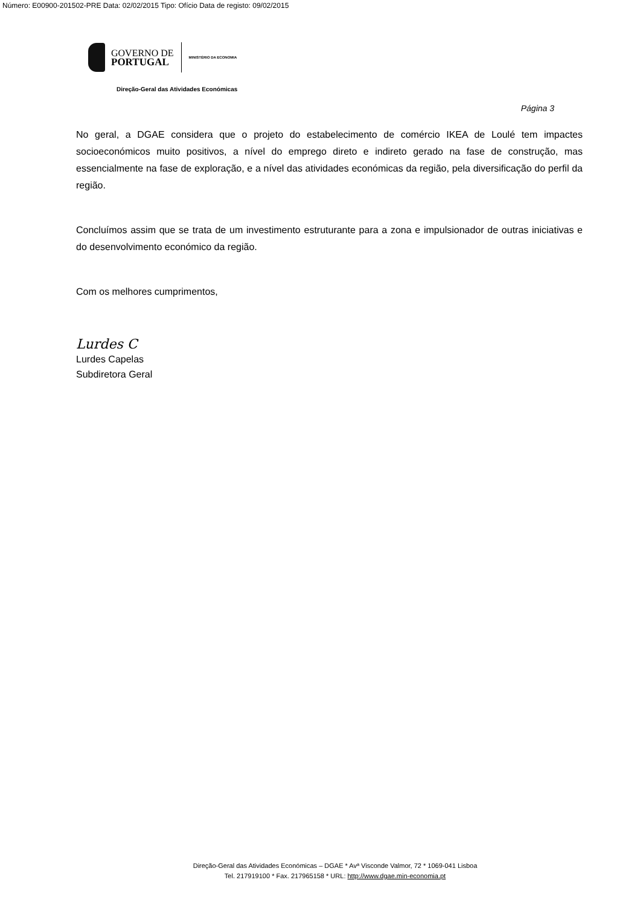Número: E00900-201502-PRE Data: 02/02/2015 Tipo: Ofício Data de registo: 09/02/2015
GOVERNO DE
PORTUGAL
MINISTÉRIO DA ECONOMIA
Direção-Geral das Atividades Económicas
Página 3
No geral, a DGAE considera que o projeto do estabelecimento de comércio IKEA de Loulé tem impactes socioeconómicos muito positivos, a nível do emprego direto e indireto gerado na fase de construção, mas essencialmente na fase de exploração, e a nível das atividades económicas da região, pela diversificação do perfil da região.
Concluímos assim que se trata de um investimento estruturante para a zona e impulsionador de outras iniciativas e do desenvolvimento económico da região.
Com os melhores cumprimentos,
Lurdes C
Lurdes Capelas
Subdiretora Geral
Direção-Geral das Atividades Económicas – DGAE * Avª Visconde Valmor, 72 * 1069-041 Lisboa
Tel. 217919100 * Fax. 217965158 * URL: http://www.dgae.min-economia.pt